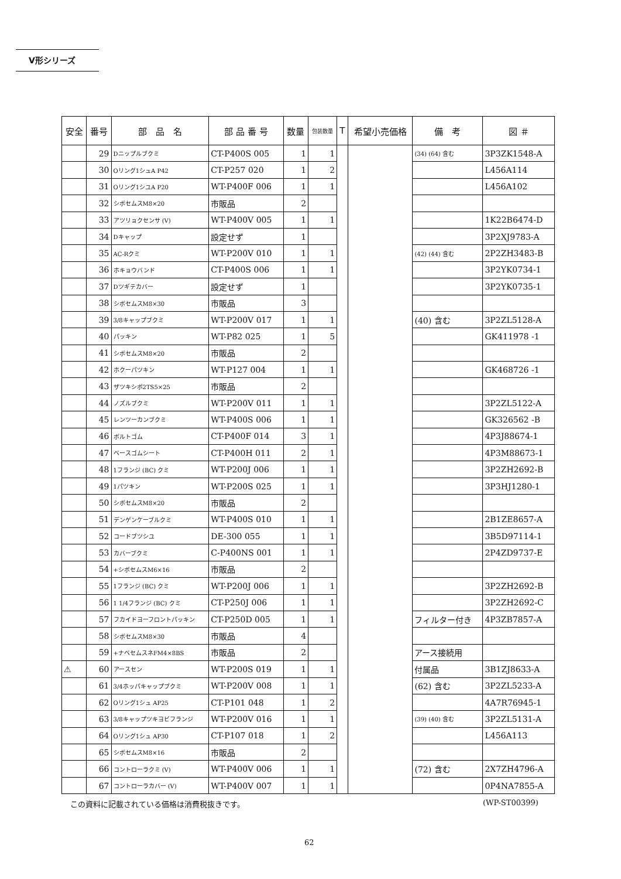V形シリーズ
| 安全 | 番号 | 部 品 名 | 部 品 番 号 | 数量 | 包装数量 | T | 希望小売価格 | 備 考 | 図 ＃ |
| --- | --- | --- | --- | --- | --- | --- | --- | --- | --- |
| | 29 | Dニップルブクミ | CT-P400S 005 | 1 | 1 | | | (34) (64) 含む | 3P3ZK1548-A |
| | 30 | Oリング1シュA P42 | CT-P257 020 | 1 | 2 | | | | L456A114 |
| | 31 | Oリング1シユA P20 | WT-P400F 006 | 1 | 1 | | | | L456A102 |
| | 32 | シボセムスM8×20 | 市販品 | 2 | | | | | |
| | 33 | アツリョクセンサ (V) | WT-P400V 005 | 1 | 1 | | | | 1K22B6474-D |
| | 34 | Dキャップ | 設定せず | 1 | | | | | 3P2XJ9783-A |
| | 35 | AC-Rクミ | WT-P200V 010 | 1 | 1 | | | (42) (44) 含む | 2P2ZH3483-B |
| | 36 | ホキョウバンド | CT-P400S 006 | 1 | 1 | | | | 3P2YK0734-1 |
| | 37 | Dツギテカバー | 設定せず | 1 | | | | | 3P2YK0735-1 |
| | 38 | シボセムスM8×30 | 市販品 | 3 | | | | | |
| | 39 | 3/8キャップブクミ | WT-P200V 017 | 1 | 1 | | | (40) 含む | 3P2ZL5128-A |
| | 40 | パッキン | WT-P82 025 | 1 | 5 | | | | GK411978 -1 |
| | 41 | シボセムスM8×20 | 市販品 | 2 | | | | | |
| | 42 | ホクーパツキン | WT-P127 004 | 1 | 1 | | | | GK468726 -1 |
| | 43 | ザツキシボ2TS5×25 | 市販品 | 2 | | | | | |
| | 44 | ノズルブクミ | WT-P200V 011 | 1 | 1 | | | | 3P2ZL5122-A |
| | 45 | レンツーカンブクミ | WT-P400S 006 | 1 | 1 | | | | GK326562 -B |
| | 46 | ボルトゴム | CT-P400F 014 | 3 | 1 | | | | 4P3J88674-1 |
| | 47 | ベースゴムシート | CT-P400H 011 | 2 | 1 | | | | 4P3M88673-1 |
| | 48 | 1フランジ (BC) クミ | WT-P200J 006 | 1 | 1 | | | | 3P2ZH2692-B |
| | 49 | 1パツキン | WT-P200S 025 | 1 | 1 | | | | 3P3HJ1280-1 |
| | 50 | シボセムスM8×20 | 市販品 | 2 | | | | | |
| | 51 | デンゲンケーブルクミ | WT-P400S 010 | 1 | 1 | | | | 2B1ZE8657-A |
| | 52 | コードブツシユ | DE-300 055 | 1 | 1 | | | | 3B5D97114-1 |
| | 53 | カバーブクミ | C-P400NS 001 | 1 | 1 | | | | 2P4ZD9737-E |
| | 54 | +シボセムスM6×16 | 市販品 | 2 | | | | | |
| | 55 | 1フランジ (BC) クミ | WT-P200J 006 | 1 | 1 | | | | 3P2ZH2692-B |
| | 56 | 1 1/4フランジ (BC) クミ | CT-P250J 006 | 1 | 1 | | | | 3P2ZH2692-C |
| | 57 | フカイドヨーフロントパッキン | CT-P250D 005 | 1 | 1 | | | フィルター付き | 4P3ZB7857-A |
| | 58 | シボセムスM8×30 | 市販品 | 4 | | | | | |
| | 59 | +ナベセムスネFM4×8BS | 市販品 | 2 | | | | アース接続用 | |
| ⚠ | 60 | アースセン | WT-P200S 019 | 1 | 1 | | | 付属品 | 3B1ZJ8633-A |
| | 61 | 3/4ホッパキャップブクミ | WT-P200V 008 | 1 | 1 | | | (62) 含む | 3P2ZL5233-A |
| | 62 | Oリング1シュ AP25 | CT-P101 048 | 1 | 2 | | | | 4A7R76945-1 |
| | 63 | 3/8キャップツキヨビフランジ | WT-P200V 016 | 1 | 1 | | | (39) (40) 含む | 3P2ZL5131-A |
| | 64 | Oリング1シュ AP30 | CT-P107 018 | 1 | 2 | | | | L456A113 |
| | 65 | シボセムスM8×16 | 市販品 | 2 | | | | | |
| | 66 | コントローラクミ (V) | WT-P400V 006 | 1 | 1 | | | (72) 含む | 2X7ZH4796-A |
| | 67 | コントローラカバー (V) | WT-P400V 007 | 1 | 1 | | | | 0P4NA7855-A |
この資料に記載されている価格は消費税抜きです。
(WP-ST00399)
62